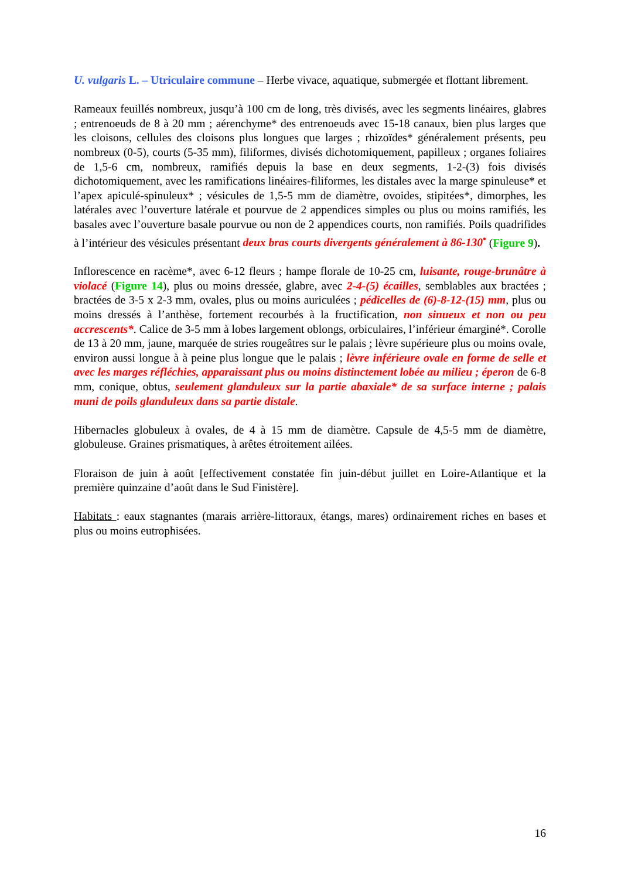U. vulgaris L. – Utriculaire commune – Herbe vivace, aquatique, submergée et flottant librement.
Rameaux feuillés nombreux, jusqu’à 100 cm de long, très divisés, avec les segments linéaires, glabres ; entrenoeuds de 8 à 20 mm ; aérenchyme* des entrenoeuds avec 15-18 canaux, bien plus larges que les cloisons, cellules des cloisons plus longues que larges ; rhizoïdes* généralement présents, peu nombreux (0-5), courts (5-35 mm), filiformes, divisés dichotomiquement, papilleux ; organes foliaires de 1,5-6 cm, nombreux, ramifiés depuis la base en deux segments, 1-2-(3) fois divisés dichotomiquement, avec les ramifications linéaires-filiformes, les distales avec la marge spinuleuse* et l’apex apiculé-spinuleux* ; vésicules de 1,5-5 mm de diamètre, ovoides, stipitées*, dimorphes, les latérales avec l’ouverture latérale et pourvue de 2 appendices simples ou plus ou moins ramifiés, les basales avec l’ouverture basale pourvue ou non de 2 appendices courts, non ramifiés. Poils quadrifides à l’intérieur des vésicules présentant deux bras courts divergents généralement à 86-130<sup>•</sup> (Figure 9).
Inflorescence en racème*, avec 6-12 fleurs ; hampe florale de 10-25 cm, luisante, rouge-brunâtre à violacé (Figure 14), plus ou moins dressée, glabre, avec 2-4-(5) écailles, semblables aux bractées ; bractées de 3-5 x 2-3 mm, ovales, plus ou moins auriculées ; pédicelles de (6)-8-12-(15) mm, plus ou moins dressés à l’anthèse, fortement recourbés à la fructification, non sinueux et non ou peu accrescents*. Calice de 3-5 mm à lobes largement oblongs, orbiculaires, l’inférieur émarginé*. Corolle de 13 à 20 mm, jaune, marquée de stries rougeâtres sur le palais ; lèvre supérieure plus ou moins ovale, environ aussi longue à à peine plus longue que le palais ; lèvre inférieure ovale en forme de selle et avec les marges réfléchies, apparaissant plus ou moins distinctement lobée au milieu ; éperon de 6-8 mm, conique, obtus, seulement glanduleux sur la partie abaxiale* de sa surface interne ; palais muni de poils glanduleux dans sa partie distale.
Hibernacles globuleux à ovales, de 4 à 15 mm de diamètre. Capsule de 4,5-5 mm de diamètre, globuleuse. Graines prismatiques, à arêtes étroitement ailées.
Floraison de juin à août [effectivement constatée fin juin-début juillet en Loire-Atlantique et la première quinzaine d’août dans le Sud Finistère].
Habitats : eaux stagnantes (marais arrière-littoraux, étangs, mares) ordinairement riches en bases et plus ou moins eutrophisées.
16